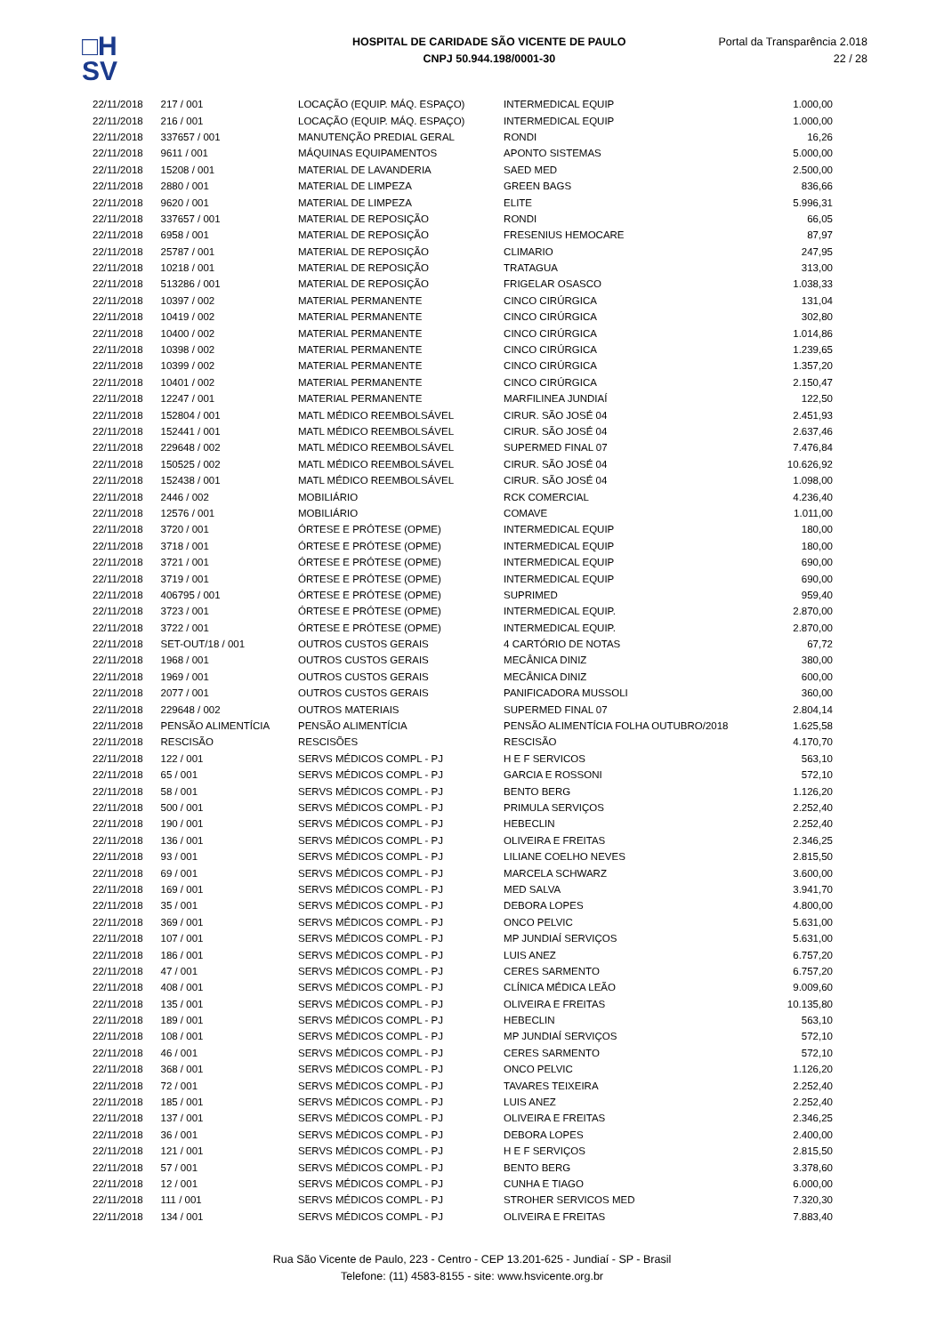□H
SV
HOSPITAL DE CARIDADE SÃO VICENTE DE PAULO
CNPJ 50.944.198/0001-30
Portal da Transparência 2.018
22 / 28
| 22/11/2018 | 217 / 001 | LOCAÇÃO (EQUIP. MÁQ. ESPAÇO) | INTERMEDICAL EQUIP | 1.000,00 |
| 22/11/2018 | 216 / 001 | LOCAÇÃO (EQUIP. MÁQ. ESPAÇO) | INTERMEDICAL EQUIP | 1.000,00 |
| 22/11/2018 | 337657 / 001 | MANUTENÇÃO PREDIAL GERAL | RONDI | 16,26 |
| 22/11/2018 | 9611 / 001 | MÁQUINAS EQUIPAMENTOS | APONTO SISTEMAS | 5.000,00 |
| 22/11/2018 | 15208 / 001 | MATERIAL DE LAVANDERIA | SAED MED | 2.500,00 |
| 22/11/2018 | 2880 / 001 | MATERIAL DE LIMPEZA | GREEN BAGS | 836,66 |
| 22/11/2018 | 9620 / 001 | MATERIAL DE LIMPEZA | ELITE | 5.996,31 |
| 22/11/2018 | 337657 / 001 | MATERIAL DE REPOSIÇÃO | RONDI | 66,05 |
| 22/11/2018 | 6958 / 001 | MATERIAL DE REPOSIÇÃO | FRESENIUS HEMOCARE | 87,97 |
| 22/11/2018 | 25787 / 001 | MATERIAL DE REPOSIÇÃO | CLIMARIO | 247,95 |
| 22/11/2018 | 10218 / 001 | MATERIAL DE REPOSIÇÃO | TRATAGUA | 313,00 |
| 22/11/2018 | 513286 / 001 | MATERIAL DE REPOSIÇÃO | FRIGELAR OSASCO | 1.038,33 |
| 22/11/2018 | 10397 / 002 | MATERIAL PERMANENTE | CINCO CIRÚRGICA | 131,04 |
| 22/11/2018 | 10419 / 002 | MATERIAL PERMANENTE | CINCO CIRÚRGICA | 302,80 |
| 22/11/2018 | 10400 / 002 | MATERIAL PERMANENTE | CINCO CIRÚRGICA | 1.014,86 |
| 22/11/2018 | 10398 / 002 | MATERIAL PERMANENTE | CINCO CIRÚRGICA | 1.239,65 |
| 22/11/2018 | 10399 / 002 | MATERIAL PERMANENTE | CINCO CIRÚRGICA | 1.357,20 |
| 22/11/2018 | 10401 / 002 | MATERIAL PERMANENTE | CINCO CIRÚRGICA | 2.150,47 |
| 22/11/2018 | 12247 / 001 | MATERIAL PERMANENTE | MARFILINEA JUNDIAÍ | 122,50 |
| 22/11/2018 | 152804 / 001 | MATL MÉDICO REEMBOLSÁVEL | CIRUR. SÃO JOSÉ 04 | 2.451,93 |
| 22/11/2018 | 152441 / 001 | MATL MÉDICO REEMBOLSÁVEL | CIRUR. SÃO JOSÉ 04 | 2.637,46 |
| 22/11/2018 | 229648 / 002 | MATL MÉDICO REEMBOLSÁVEL | SUPERMED FINAL 07 | 7.476,84 |
| 22/11/2018 | 150525 / 002 | MATL MÉDICO REEMBOLSÁVEL | CIRUR. SÃO JOSÉ 04 | 10.626,92 |
| 22/11/2018 | 152438 / 001 | MATL MÉDICO REEMBOLSÁVEL | CIRUR. SÃO JOSÉ 04 | 1.098,00 |
| 22/11/2018 | 2446 / 002 | MOBILIÁRIO | RCK COMERCIAL | 4.236,40 |
| 22/11/2018 | 12576 / 001 | MOBILIÁRIO | COMAVE | 1.011,00 |
| 22/11/2018 | 3720 / 001 | ÓRTESE E PRÓTESE (OPME) | INTERMEDICAL EQUIP | 180,00 |
| 22/11/2018 | 3718 / 001 | ÓRTESE E PRÓTESE (OPME) | INTERMEDICAL EQUIP | 180,00 |
| 22/11/2018 | 3721 / 001 | ÓRTESE E PRÓTESE (OPME) | INTERMEDICAL EQUIP | 690,00 |
| 22/11/2018 | 3719 / 001 | ÓRTESE E PRÓTESE (OPME) | INTERMEDICAL EQUIP | 690,00 |
| 22/11/2018 | 406795 / 001 | ÓRTESE E PRÓTESE (OPME) | SUPRIMED | 959,40 |
| 22/11/2018 | 3723 / 001 | ÓRTESE E PRÓTESE (OPME) | INTERMEDICAL EQUIP. | 2.870,00 |
| 22/11/2018 | 3722 / 001 | ÓRTESE E PRÓTESE (OPME) | INTERMEDICAL EQUIP. | 2.870,00 |
| 22/11/2018 | SET-OUT/18 / 001 | OUTROS CUSTOS GERAIS | 4 CARTÓRIO DE NOTAS | 67,72 |
| 22/11/2018 | 1968 / 001 | OUTROS CUSTOS GERAIS | MECÂNICA DINIZ | 380,00 |
| 22/11/2018 | 1969 / 001 | OUTROS CUSTOS GERAIS | MECÂNICA DINIZ | 600,00 |
| 22/11/2018 | 2077 / 001 | OUTROS CUSTOS GERAIS | PANIFICADORA MUSSOLI | 360,00 |
| 22/11/2018 | 229648 / 002 | OUTROS MATERIAIS | SUPERMED FINAL 07 | 2.804,14 |
| 22/11/2018 | PENSÃO ALIMENTÍCIA | PENSÃO ALIMENTÍCIA | PENSÃO ALIMENTÍCIA FOLHA OUTUBRO/2018 | 1.625,58 |
| 22/11/2018 | RESCISÃO | RESCISÕES | RESCISÃO | 4.170,70 |
| 22/11/2018 | 122 / 001 | SERVS MÉDICOS COMPL - PJ | H E F SERVICOS | 563,10 |
| 22/11/2018 | 65 / 001 | SERVS MÉDICOS COMPL - PJ | GARCIA E ROSSONI | 572,10 |
| 22/11/2018 | 58 / 001 | SERVS MÉDICOS COMPL - PJ | BENTO BERG | 1.126,20 |
| 22/11/2018 | 500 / 001 | SERVS MÉDICOS COMPL - PJ | PRIMULA SERVIÇOS | 2.252,40 |
| 22/11/2018 | 190 / 001 | SERVS MÉDICOS COMPL - PJ | HEBECLIN | 2.252,40 |
| 22/11/2018 | 136 / 001 | SERVS MÉDICOS COMPL - PJ | OLIVEIRA E FREITAS | 2.346,25 |
| 22/11/2018 | 93 / 001 | SERVS MÉDICOS COMPL - PJ | LILIANE COELHO NEVES | 2.815,50 |
| 22/11/2018 | 69 / 001 | SERVS MÉDICOS COMPL - PJ | MARCELA SCHWARZ | 3.600,00 |
| 22/11/2018 | 169 / 001 | SERVS MÉDICOS COMPL - PJ | MED SALVA | 3.941,70 |
| 22/11/2018 | 35 / 001 | SERVS MÉDICOS COMPL - PJ | DEBORA LOPES | 4.800,00 |
| 22/11/2018 | 369 / 001 | SERVS MÉDICOS COMPL - PJ | ONCO PELVIC | 5.631,00 |
| 22/11/2018 | 107 / 001 | SERVS MÉDICOS COMPL - PJ | MP JUNDIAÍ SERVIÇOS | 5.631,00 |
| 22/11/2018 | 186 / 001 | SERVS MÉDICOS COMPL - PJ | LUIS ANEZ | 6.757,20 |
| 22/11/2018 | 47 / 001 | SERVS MÉDICOS COMPL - PJ | CERES SARMENTO | 6.757,20 |
| 22/11/2018 | 408 / 001 | SERVS MÉDICOS COMPL - PJ | CLÍNICA MÉDICA LEÃO | 9.009,60 |
| 22/11/2018 | 135 / 001 | SERVS MÉDICOS COMPL - PJ | OLIVEIRA E FREITAS | 10.135,80 |
| 22/11/2018 | 189 / 001 | SERVS MÉDICOS COMPL - PJ | HEBECLIN | 563,10 |
| 22/11/2018 | 108 / 001 | SERVS MÉDICOS COMPL - PJ | MP JUNDIAÍ SERVIÇOS | 572,10 |
| 22/11/2018 | 46 / 001 | SERVS MÉDICOS COMPL - PJ | CERES SARMENTO | 572,10 |
| 22/11/2018 | 368 / 001 | SERVS MÉDICOS COMPL - PJ | ONCO PELVIC | 1.126,20 |
| 22/11/2018 | 72 / 001 | SERVS MÉDICOS COMPL - PJ | TAVARES TEIXEIRA | 2.252,40 |
| 22/11/2018 | 185 / 001 | SERVS MÉDICOS COMPL - PJ | LUIS ANEZ | 2.252,40 |
| 22/11/2018 | 137 / 001 | SERVS MÉDICOS COMPL - PJ | OLIVEIRA E FREITAS | 2.346,25 |
| 22/11/2018 | 36 / 001 | SERVS MÉDICOS COMPL - PJ | DEBORA LOPES | 2.400,00 |
| 22/11/2018 | 121 / 001 | SERVS MÉDICOS COMPL - PJ | H E F SERVIÇOS | 2.815,50 |
| 22/11/2018 | 57 / 001 | SERVS MÉDICOS COMPL - PJ | BENTO BERG | 3.378,60 |
| 22/11/2018 | 12 / 001 | SERVS MÉDICOS COMPL - PJ | CUNHA E TIAGO | 6.000,00 |
| 22/11/2018 | 111 / 001 | SERVS MÉDICOS COMPL - PJ | STROHER SERVICOS MED | 7.320,30 |
| 22/11/2018 | 134 / 001 | SERVS MÉDICOS COMPL - PJ | OLIVEIRA E FREITAS | 7.883,40 |
Rua São Vicente de Paulo, 223 - Centro - CEP 13.201-625 - Jundiaí - SP - Brasil
Telefone: (11) 4583-8155 - site: www.hsvicente.org.br